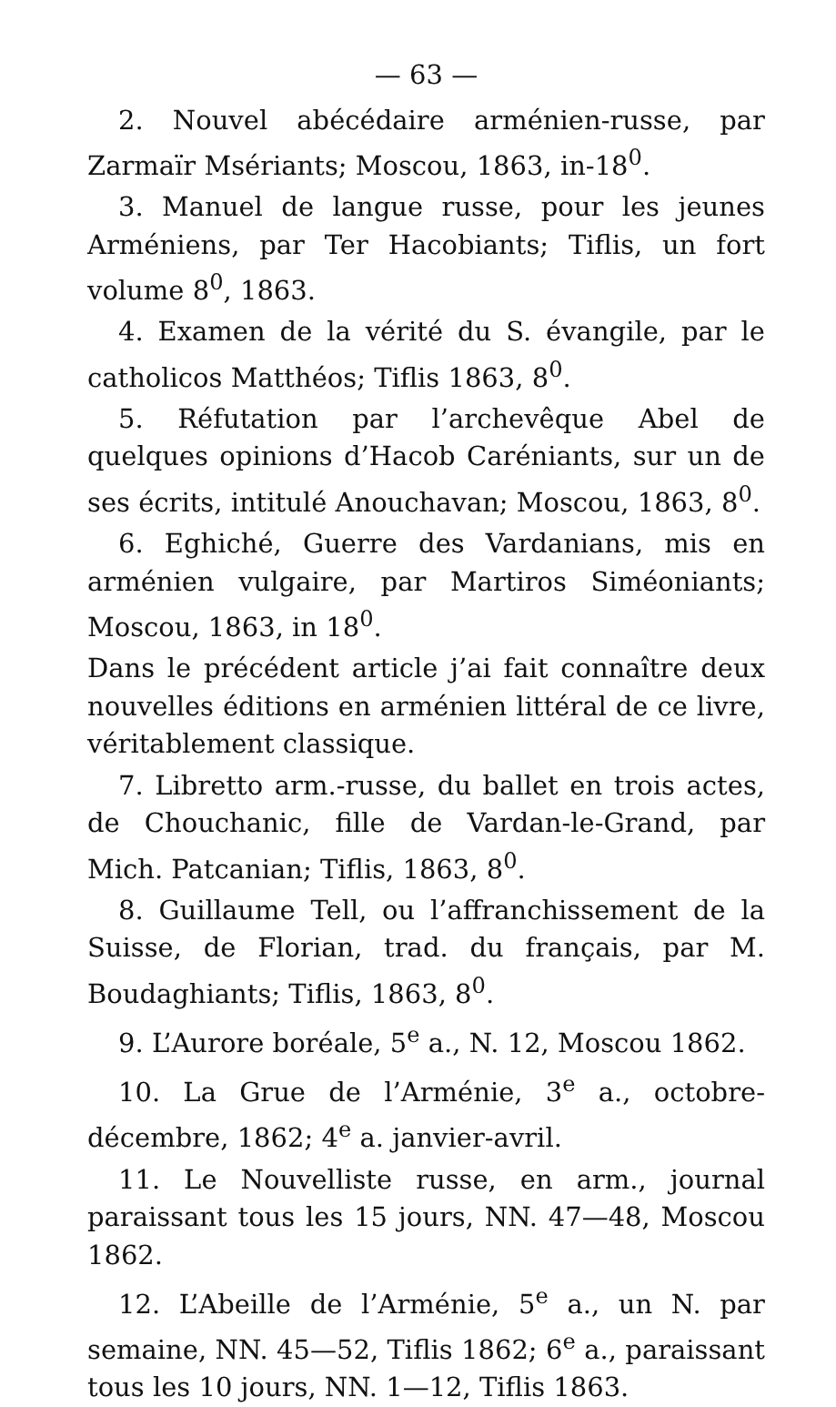— 63 —
2. Nouvel abécédaire arménien-russe, par Zarmaïr Msériants; Moscou, 1863, in-18<sup>0</sup>.
3. Manuel de langue russe, pour les jeunes Arméniens, par Ter Hacobiants; Tiflis, un fort volume 8<sup>0</sup>, 1863.
4. Examen de la vérité du S. évangile, par le catholicos Matthéos; Tiflis 1863, 8<sup>0</sup>.
5. Réfutation par l’archevêque Abel de quelques opinions d’Hacob Caréniants, sur un de ses écrits, intitulé Anouchavan; Moscou, 1863, 8<sup>0</sup>.
6. Eghiché, Guerre des Vardanians, mis en arménien vulgaire, par Martiros Siméoniants; Moscou, 1863, in 18<sup>0</sup>.
Dans le précédent article j’ai fait connaître deux nouvelles éditions en arménien littéral de ce livre, véritablement classique.
7. Libretto arm.-russe, du ballet en trois actes, de Chouchanic, fille de Vardan-le-Grand, par Mich. Patcanian; Tiflis, 1863, 8<sup>0</sup>.
8. Guillaume Tell, ou l’affranchissement de la Suisse, de Florian, trad. du français, par M. Boudaghiants; Tiflis, 1863, 8<sup>0</sup>.
9. L’Aurore boréale, 5<sup>e</sup> a., N. 12, Moscou 1862.
10. La Grue de l’Arménie, 3<sup>e</sup> a., octobre-décembre, 1862; 4<sup>e</sup> a. janvier-avril.
11. Le Nouvelliste russe, en arm., journal paraissant tous les 15 jours, NN. 47—48, Moscou 1862.
12. L’Abeille de l’Arménie, 5<sup>e</sup> a., un N. par semaine, NN. 45—52, Tiflis 1862; 6<sup>e</sup> a., paraissant tous les 10 jours, NN. 1—12, Tiflis 1863.